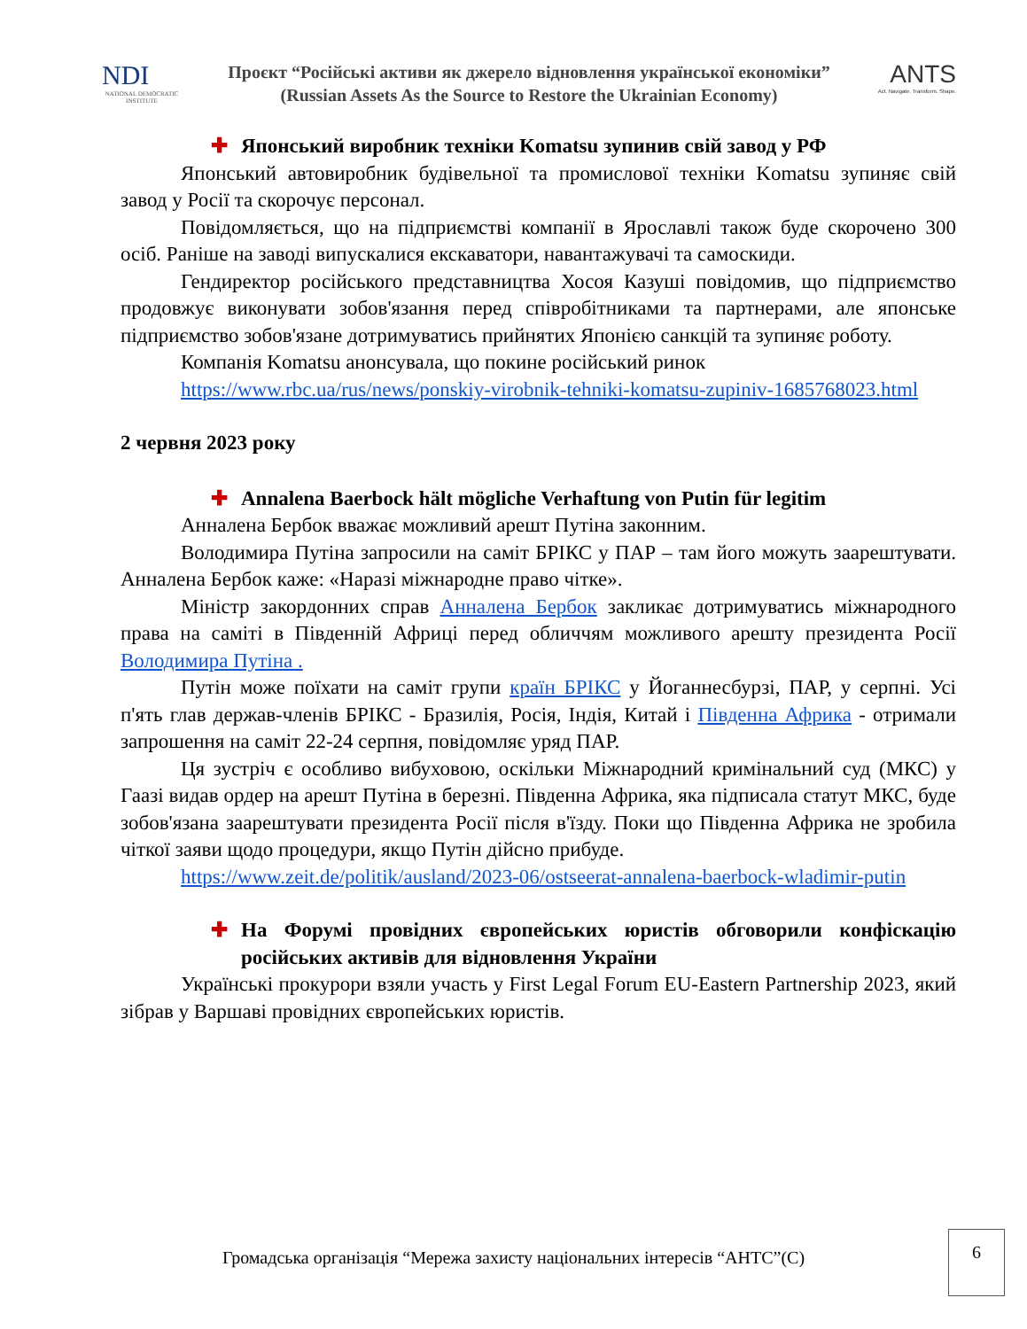NDI
NATIONAL DEMOCRATIC INSTITUTE
Проєкт “Російські активи як джерело відновлення української економіки”
(Russian Assets As the Source to Restore the Ukrainian Economy)
ANTS
Act. Navigate. Transform. Shape.
✚ Японський виробник техніки Komatsu зупинив свій завод у РФ
Японський автовиробник будівельної та промислової техніки Komatsu зупиняє свій завод у Росії та скорочує персонал.
Повідомляється, що на підприємстві компанії в Ярославлі також буде скорочено 300 осіб. Раніше на заводі випускалися екскаватори, навантажувачі та самоскиди.
Гендиректор російського представництва Хосоя Казуші повідомив, що підприємство продовжує виконувати зобов'язання перед співробітниками та партнерами, але японське підприємство зобов'язане дотримуватись прийнятих Японією санкцій та зупиняє роботу.
Компанія Komatsu анонсувала, що покине російський ринок
https://www.rbc.ua/rus/news/ponskiy-virobnik-tehniki-komatsu-zupiniv-1685768023.html
2 червня 2023 року
✚ Annalena Baerbock hält mögliche Verhaftung von Putin für legitim
Анналена Бербок вважає можливий арешт Путіна законним.
Володимира Путіна запросили на саміт БРІКС у ПАР – там його можуть заарештувати. Анналена Бербок каже: «Наразі міжнародне право чітке».
Міністр закордонних справ Анналена Бербок закликає дотримуватись міжнародного права на саміті в Південній Африці перед обличчям можливого арешту президента Росії Володимира Путіна .
Путін може поїхати на саміт групи країн БРІКС у Йоганнесбурзі, ПАР, у серпні. Усі п'ять глав держав-членів БРІКС - Бразилія, Росія, Індія, Китай і Південна Африка - отримали запрошення на саміт 22-24 серпня, повідомляє уряд ПАР.
Ця зустріч є особливо вибуховою, оскільки Міжнародний кримінальний суд (МКС) у Гаазі видав ордер на арешт Путіна в березні. Південна Африка, яка підписала статут МКС, буде зобов'язана заарештувати президента Росії після в'їзду. Поки що Південна Африка не зробила чіткої заяви щодо процедури, якщо Путін дійсно прибуде.
https://www.zeit.de/politik/ausland/2023-06/ostseerat-annalena-baerbock-wladimir-putin
✚ На Форумі провідних європейських юристів обговорили конфіскацію російських активів для відновлення України
Українські прокурори взяли участь у First Legal Forum EU-Eastern Partnership 2023, який зібрав у Варшаві провідних європейських юристів.
Громадська організація “Мережа захисту національних інтересів “АНТС”(С)
6